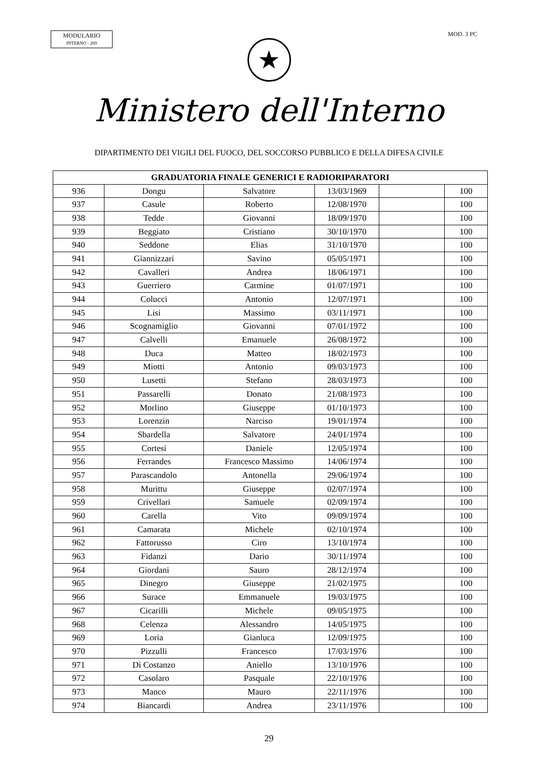MODULARIO
INTERNO - 269
MOD. 3 PC
★
Ministero dell'Interno
DIPARTIMENTO DEI VIGILI DEL FUOCO, DEL SOCCORSO PUBBLICO E DELLA DIFESA CIVILE
| GRADUATORIA FINALE GENERICI E RADIORIPARATORI | | | | | |
| --- | --- | --- | --- | --- | --- |
| 936 | Dongu | Salvatore | 13/03/1969 | | 100 |
| 937 | Casule | Roberto | 12/08/1970 | | 100 |
| 938 | Tedde | Giovanni | 18/09/1970 | | 100 |
| 939 | Beggiato | Cristiano | 30/10/1970 | | 100 |
| 940 | Seddone | Elias | 31/10/1970 | | 100 |
| 941 | Giannizzari | Savino | 05/05/1971 | | 100 |
| 942 | Cavalleri | Andrea | 18/06/1971 | | 100 |
| 943 | Guerriero | Carmine | 01/07/1971 | | 100 |
| 944 | Colucci | Antonio | 12/07/1971 | | 100 |
| 945 | Lisi | Massimo | 03/11/1971 | | 100 |
| 946 | Scognamiglio | Giovanni | 07/01/1972 | | 100 |
| 947 | Calvelli | Emanuele | 26/08/1972 | | 100 |
| 948 | Duca | Matteo | 18/02/1973 | | 100 |
| 949 | Miotti | Antonio | 09/03/1973 | | 100 |
| 950 | Lusetti | Stefano | 28/03/1973 | | 100 |
| 951 | Passarelli | Donato | 21/08/1973 | | 100 |
| 952 | Morlino | Giuseppe | 01/10/1973 | | 100 |
| 953 | Lorenzin | Narciso | 19/01/1974 | | 100 |
| 954 | Sbardella | Salvatore | 24/01/1974 | | 100 |
| 955 | Cortesi | Daniele | 12/05/1974 | | 100 |
| 956 | Ferrandes | Francesco Massimo | 14/06/1974 | | 100 |
| 957 | Parascandolo | Antonella | 29/06/1974 | | 100 |
| 958 | Murittu | Giuseppe | 02/07/1974 | | 100 |
| 959 | Crivellari | Samuele | 02/09/1974 | | 100 |
| 960 | Carella | Vito | 09/09/1974 | | 100 |
| 961 | Camarata | Michele | 02/10/1974 | | 100 |
| 962 | Fattorusso | Ciro | 13/10/1974 | | 100 |
| 963 | Fidanzi | Dario | 30/11/1974 | | 100 |
| 964 | Giordani | Sauro | 28/12/1974 | | 100 |
| 965 | Dinegro | Giuseppe | 21/02/1975 | | 100 |
| 966 | Surace | Emmanuele | 19/03/1975 | | 100 |
| 967 | Cicarilli | Michele | 09/05/1975 | | 100 |
| 968 | Celenza | Alessandro | 14/05/1975 | | 100 |
| 969 | Loria | Gianluca | 12/09/1975 | | 100 |
| 970 | Pizzulli | Francesco | 17/03/1976 | | 100 |
| 971 | Di Costanzo | Aniello | 13/10/1976 | | 100 |
| 972 | Casolaro | Pasquale | 22/10/1976 | | 100 |
| 973 | Manco | Mauro | 22/11/1976 | | 100 |
| 974 | Biancardi | Andrea | 23/11/1976 | | 100 |
29